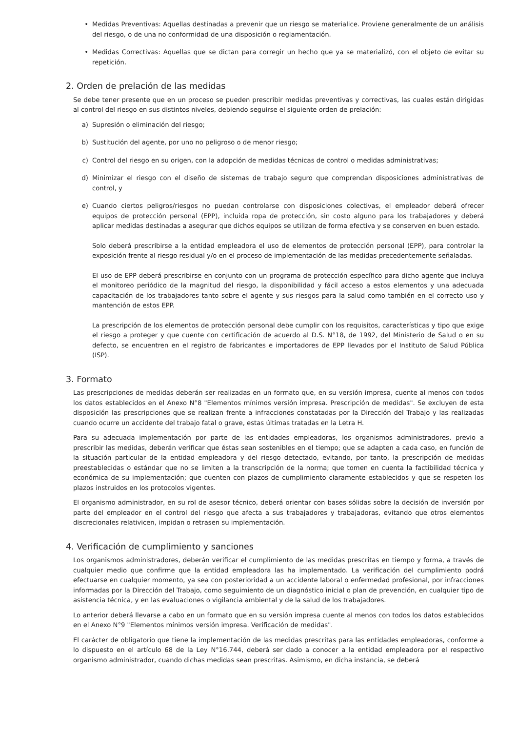• Medidas Preventivas: Aquellas destinadas a prevenir que un riesgo se materialice. Proviene generalmente de un análisis del riesgo, o de una no conformidad de una disposición o reglamentación.
• Medidas Correctivas: Aquellas que se dictan para corregir un hecho que ya se materializó, con el objeto de evitar su repetición.
2. Orden de prelación de las medidas
Se debe tener presente que en un proceso se pueden prescribir medidas preventivas y correctivas, las cuales están dirigidas al control del riesgo en sus distintos niveles, debiendo seguirse el siguiente orden de prelación:
a) Supresión o eliminación del riesgo;
b) Sustitución del agente, por uno no peligroso o de menor riesgo;
c) Control del riesgo en su origen, con la adopción de medidas técnicas de control o medidas administrativas;
d) Minimizar el riesgo con el diseño de sistemas de trabajo seguro que comprendan disposiciones administrativas de control, y
e) Cuando ciertos peligros/riesgos no puedan controlarse con disposiciones colectivas, el empleador deberá ofrecer equipos de protección personal (EPP), incluida ropa de protección, sin costo alguno para los trabajadores y deberá aplicar medidas destinadas a asegurar que dichos equipos se utilizan de forma efectiva y se conserven en buen estado.
Solo deberá prescribirse a la entidad empleadora el uso de elementos de protección personal (EPP), para controlar la exposición frente al riesgo residual y/o en el proceso de implementación de las medidas precedentemente señaladas.
El uso de EPP deberá prescribirse en conjunto con un programa de protección específico para dicho agente que incluya el monitoreo periódico de la magnitud del riesgo, la disponibilidad y fácil acceso a estos elementos y una adecuada capacitación de los trabajadores tanto sobre el agente y sus riesgos para la salud como también en el correcto uso y mantención de estos EPP.
La prescripción de los elementos de protección personal debe cumplir con los requisitos, características y tipo que exige el riesgo a proteger y que cuente con certificación de acuerdo al D.S. N°18, de 1992, del Ministerio de Salud o en su defecto, se encuentren en el registro de fabricantes e importadores de EPP llevados por el Instituto de Salud Pública (ISP).
3. Formato
Las prescripciones de medidas deberán ser realizadas en un formato que, en su versión impresa, cuente al menos con todos los datos establecidos en el Anexo N°8 "Elementos mínimos versión impresa. Prescripción de medidas". Se excluyen de esta disposición las prescripciones que se realizan frente a infracciones constatadas por la Dirección del Trabajo y las realizadas cuando ocurre un accidente del trabajo fatal o grave, estas últimas tratadas en la Letra H.
Para su adecuada implementación por parte de las entidades empleadoras, los organismos administradores, previo a prescribir las medidas, deberán verificar que éstas sean sostenibles en el tiempo; que se adapten a cada caso, en función de la situación particular de la entidad empleadora y del riesgo detectado, evitando, por tanto, la prescripción de medidas preestablecidas o estándar que no se limiten a la transcripción de la norma; que tomen en cuenta la factibilidad técnica y económica de su implementación; que cuenten con plazos de cumplimiento claramente establecidos y que se respeten los plazos instruidos en los protocolos vigentes.
El organismo administrador, en su rol de asesor técnico, deberá orientar con bases sólidas sobre la decisión de inversión por parte del empleador en el control del riesgo que afecta a sus trabajadores y trabajadoras, evitando que otros elementos discrecionales relativicen, impidan o retrasen su implementación.
4. Verificación de cumplimiento y sanciones
Los organismos administradores, deberán verificar el cumplimiento de las medidas prescritas en tiempo y forma, a través de cualquier medio que confirme que la entidad empleadora las ha implementado. La verificación del cumplimiento podrá efectuarse en cualquier momento, ya sea con posterioridad a un accidente laboral o enfermedad profesional, por infracciones informadas por la Dirección del Trabajo, como seguimiento de un diagnóstico inicial o plan de prevención, en cualquier tipo de asistencia técnica, y en las evaluaciones o vigilancia ambiental y de la salud de los trabajadores.
Lo anterior deberá llevarse a cabo en un formato que en su versión impresa cuente al menos con todos los datos establecidos en el Anexo N°9 "Elementos mínimos versión impresa. Verificación de medidas".
El carácter de obligatorio que tiene la implementación de las medidas prescritas para las entidades empleadoras, conforme a lo dispuesto en el artículo 68 de la Ley N°16.744, deberá ser dado a conocer a la entidad empleadora por el respectivo organismo administrador, cuando dichas medidas sean prescritas. Asimismo, en dicha instancia, se deberá